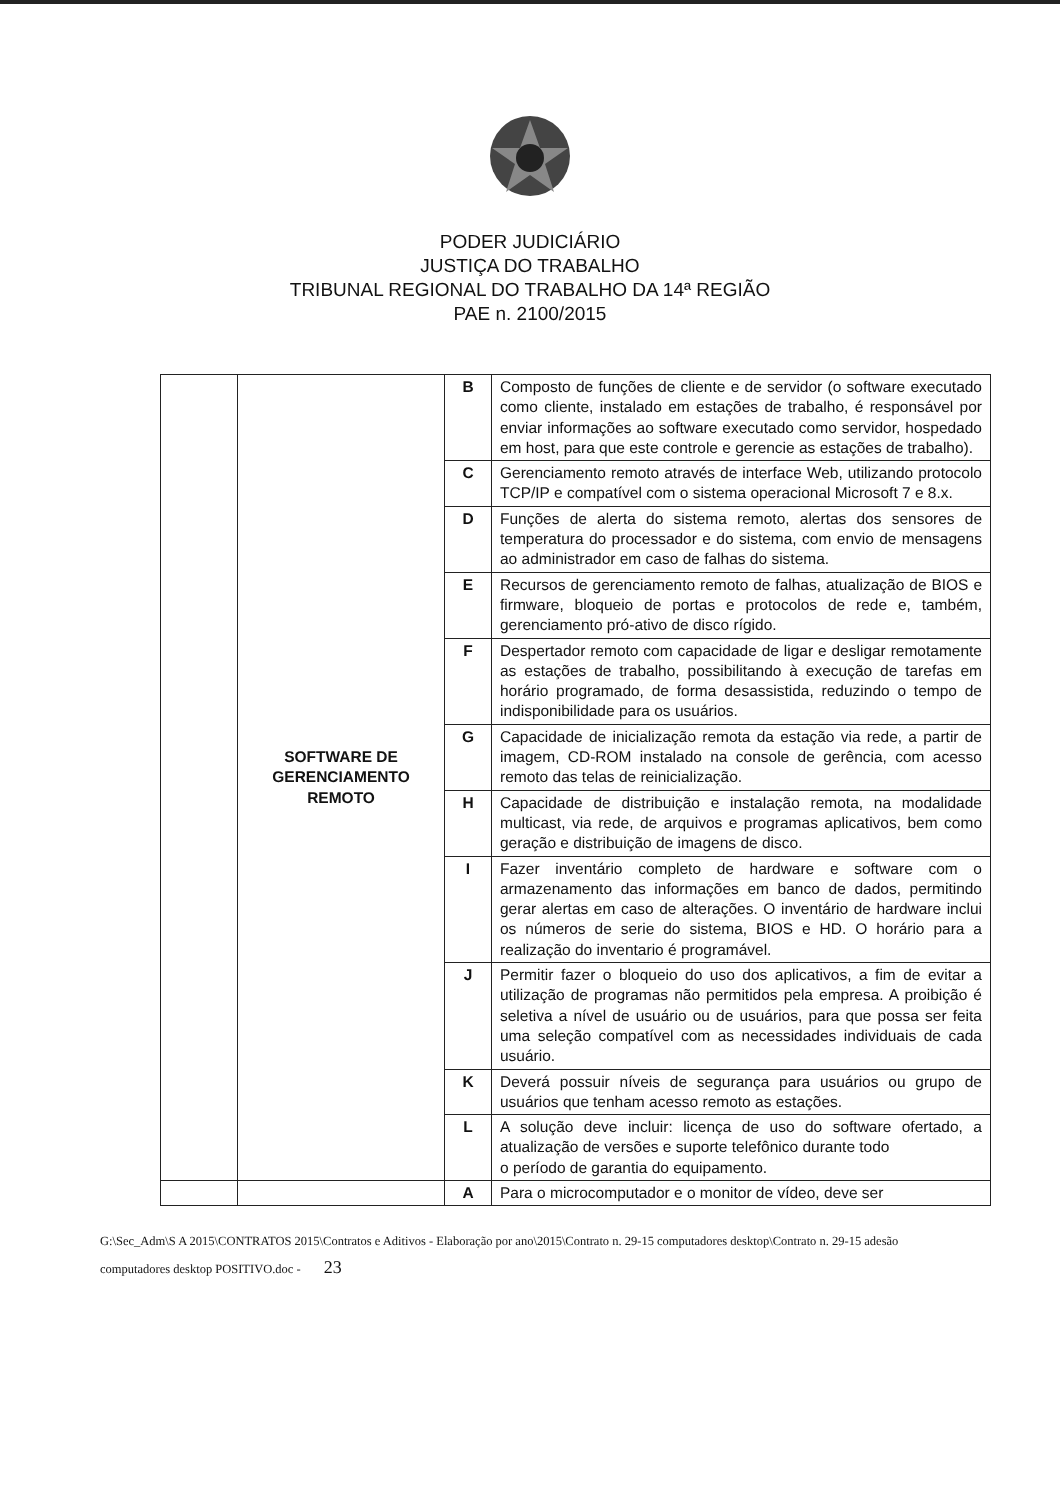PODER JUDICIÁRIO
JUSTIÇA DO TRABALHO
TRIBUNAL REGIONAL DO TRABALHO DA 14ª REGIÃO
PAE n. 2100/2015
| | SOFTWARE DE GERENCIAMENTO REMOTO | B | Composto de funções de cliente e de servidor (o software executado como cliente, instalado em estações de trabalho, é responsável por enviar informações ao software executado como servidor, hospedado em host, para que este controle e gerencie as estações de trabalho). |
| | | C | Gerenciamento remoto através de interface Web, utilizando protocolo TCP/IP e compatível com o sistema operacional Microsoft 7 e 8.x. |
| | | D | Funções de alerta do sistema remoto, alertas dos sensores de temperatura do processador e do sistema, com envio de mensagens ao administrador em caso de falhas do sistema. |
| | | E | Recursos de gerenciamento remoto de falhas, atualização de BIOS e firmware, bloqueio de portas e protocolos de rede e, também, gerenciamento pró-ativo de disco rígido. |
| | | F | Despertador remoto com capacidade de ligar e desligar remotamente as estações de trabalho, possibilitando à execução de tarefas em horário programado, de forma desassistida, reduzindo o tempo de indisponibilidade para os usuários. |
| | | G | Capacidade de inicialização remota da estação via rede, a partir de imagem, CD-ROM instalado na console de gerência, com acesso remoto das telas de reinicialização. |
| | | H | Capacidade de distribuição e instalação remota, na modalidade multicast, via rede, de arquivos e programas aplicativos, bem como geração e distribuição de imagens de disco. |
| | | I | Fazer inventário completo de hardware e software com o armazenamento das informações em banco de dados, permitindo gerar alertas em caso de alterações. O inventário de hardware inclui os números de serie do sistema, BIOS e HD. O horário para a realização do inventario é programável. |
| | | J | Permitir fazer o bloqueio do uso dos aplicativos, a fim de evitar a utilização de programas não permitidos pela empresa. A proibição é seletiva a nível de usuário ou de usuários, para que possa ser feita uma seleção compatível com as necessidades individuais de cada usuário. |
| | | K | Deverá possuir níveis de segurança para usuários ou grupo de usuários que tenham acesso remoto as estações. |
| | | L | A solução deve incluir: licença de uso do software ofertado, a atualização de versões e suporte telefônico durante todo o período de garantia do equipamento. |
| | | A | Para o microcomputador e o monitor de vídeo, deve ser |
G:\Sec_Adm\S A 2015\CONTRATOS 2015\Contratos e Aditivos - Elaboração por ano\2015\Contrato n. 29-15 computadores desktop\Contrato n. 29-15 adesão computadores desktop POSITIVO.doc - 23